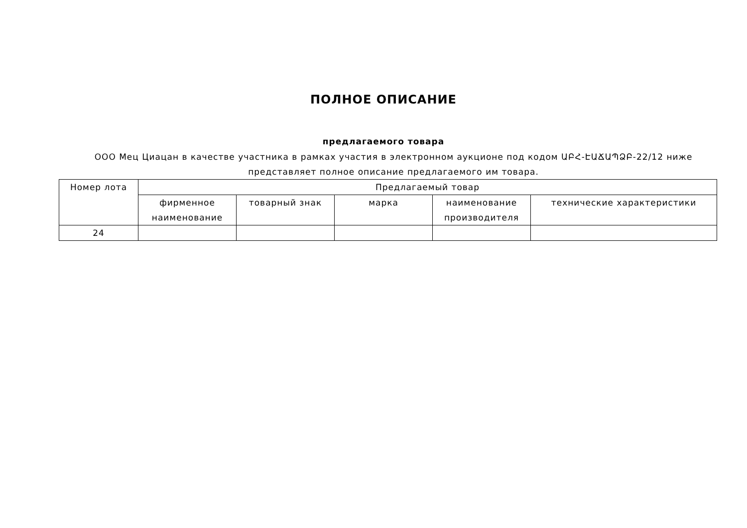ПОЛНОЕ ОПИСАНИЕ
предлагаемого товара
ООО Мец Циацан в качестве участника в рамках участия в электронном аукционе под кодом ԱԲՀ-ԷԱՃԱՊՁԲ-22/12 ниже представляет полное описание предлагаемого им товара.
| Номер лота | Предлагаемый товар | | | | |
| --- | --- | --- | --- | --- | --- |
| | фирменное наименование | товарный знак | марка | наименование производителя | технические характеристики |
| 24 | | | | | |